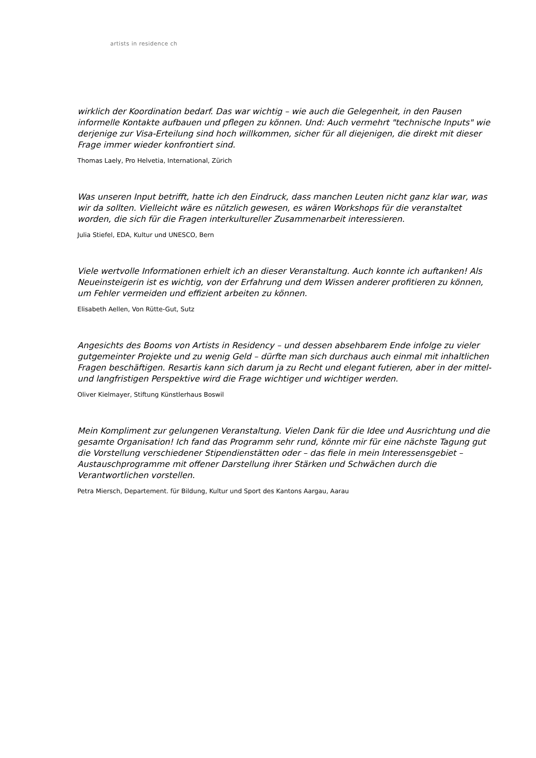artists in residence ch
wirklich der Koordination bedarf. Das war wichtig – wie auch die Gelegenheit, in den Pausen informelle Kontakte aufbauen und pflegen zu können. Und: Auch vermehrt "technische Inputs" wie derjenige zur Visa-Erteilung sind hoch willkommen, sicher für all diejenigen, die direkt mit dieser Frage immer wieder konfrontiert sind.
Thomas Laely, Pro Helvetia, International, Zürich
Was unseren Input betrifft, hatte ich den Eindruck, dass manchen Leuten nicht ganz klar war, was wir da sollten. Vielleicht wäre es nützlich gewesen, es wären Workshops für die veranstaltet worden, die sich für die Fragen interkultureller Zusammenarbeit interessieren.
Julia Stiefel, EDA, Kultur und UNESCO, Bern
Viele wertvolle Informationen erhielt ich an dieser Veranstaltung. Auch konnte ich auftanken! Als Neueinsteigerin ist es wichtig, von der Erfahrung und dem Wissen anderer profitieren zu können, um Fehler vermeiden und effizient arbeiten zu können.
Elisabeth Aellen, Von Rütte-Gut, Sutz
Angesichts des Booms von Artists in Residency – und dessen absehbarem Ende infolge zu vieler gutgemeinter Projekte und zu wenig Geld – dürfte man sich durchaus auch einmal mit inhaltlichen Fragen beschäftigen. Resartis kann sich darum ja zu Recht und elegant futieren, aber in der mittel- und langfristigen Perspektive wird die Frage wichtiger und wichtiger werden.
Oliver Kielmayer, Stiftung Künstlerhaus Boswil
Mein Kompliment zur gelungenen Veranstaltung. Vielen Dank für die Idee und Ausrichtung und die gesamte Organisation! Ich fand das Programm sehr rund, könnte mir für eine nächste Tagung gut die Vorstellung verschiedener Stipendienstätten oder – das fiele in mein Interessensgebiet – Austauschprogramme mit offener Darstellung ihrer Stärken und Schwächen durch die Verantwortlichen vorstellen.
Petra Miersch, Departement. für Bildung, Kultur und Sport des Kantons Aargau, Aarau